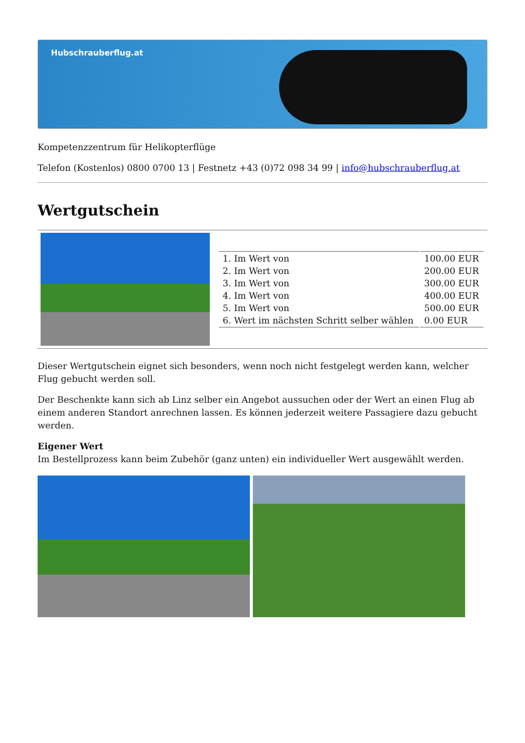Hubschrauberflug.at
Kompetenzzentrum für Helikopterflüge
Telefon (Kostenlos) 0800 0700 13 | Festnetz +43 (0)72 098 34 99 | info@hubschrauberflug.at
Wertgutschein
| 1. Im Wert von | 100.00 EUR |
| 2. Im Wert von | 200.00 EUR |
| 3. Im Wert von | 300.00 EUR |
| 4. Im Wert von | 400.00 EUR |
| 5. Im Wert von | 500.00 EUR |
| 6. Wert im nächsten Schritt selber wählen | 0.00 EUR |
Dieser Wertgutschein eignet sich besonders, wenn noch nicht festgelegt werden kann, welcher Flug gebucht werden soll.
Der Beschenkte kann sich ab Linz selber ein Angebot aussuchen oder der Wert an einen Flug ab einem anderen Standort anrechnen lassen. Es können jederzeit weitere Passagiere dazu gebucht werden.
Eigener Wert
Im Bestellprozess kann beim Zubehör (ganz unten) ein individueller Wert ausgewählt werden.